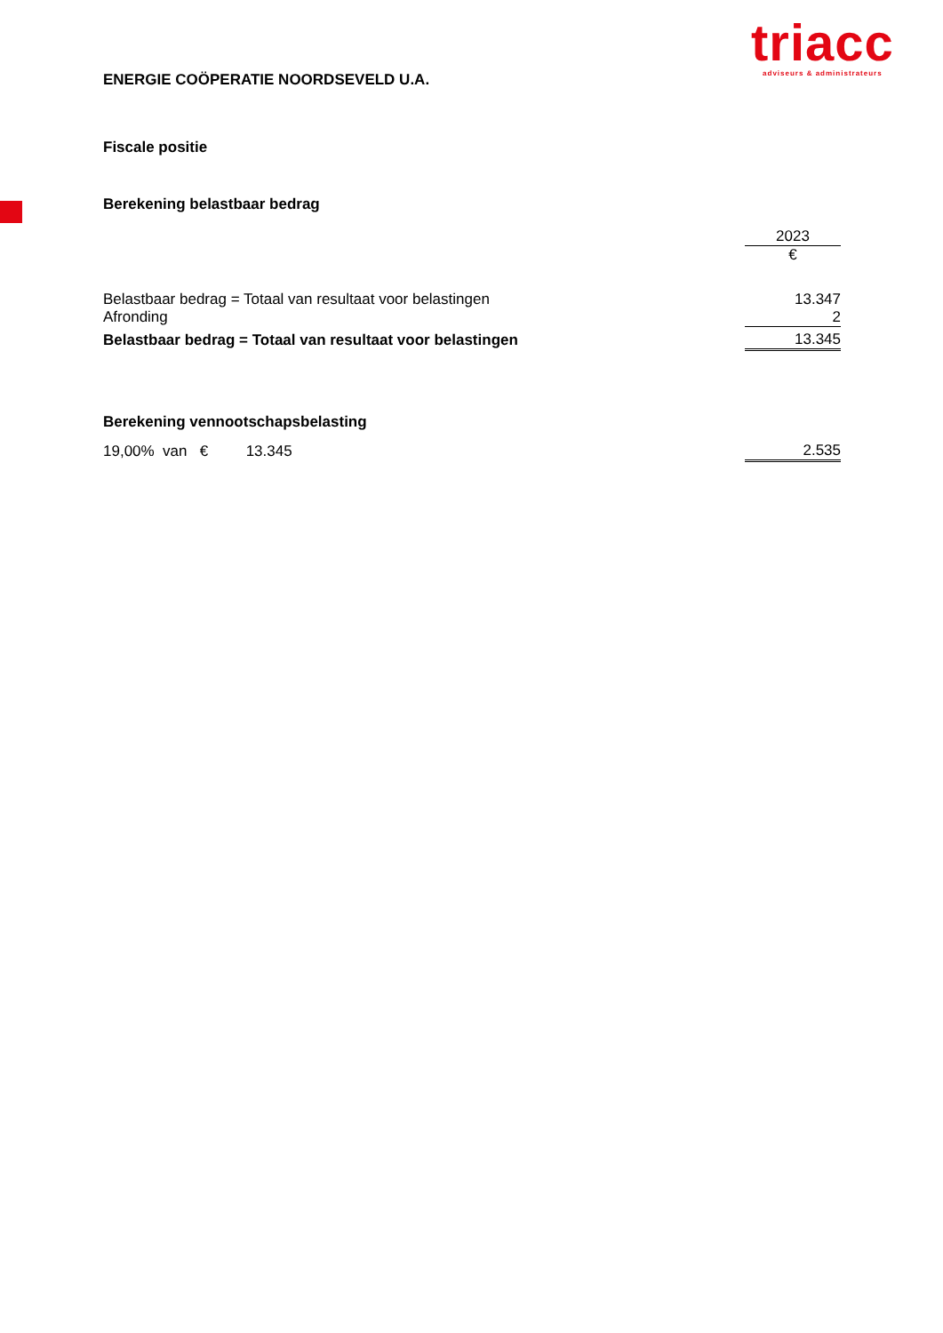triacc
adviseurs & administrateurs
ENERGIE COÖPERATIE NOORDSEVELD U.A.
Fiscale positie
Berekening belastbaar bedrag
| | 2023 |
| | € |
| Belastbaar bedrag = Totaal van resultaat voor belastingen | 13.347 |
| Afronding | 2 |
| Belastbaar bedrag = Totaal van resultaat voor belastingen | 13.345 |
Berekening vennootschapsbelasting
| 19,00% van € 13.345 | 2.535 |